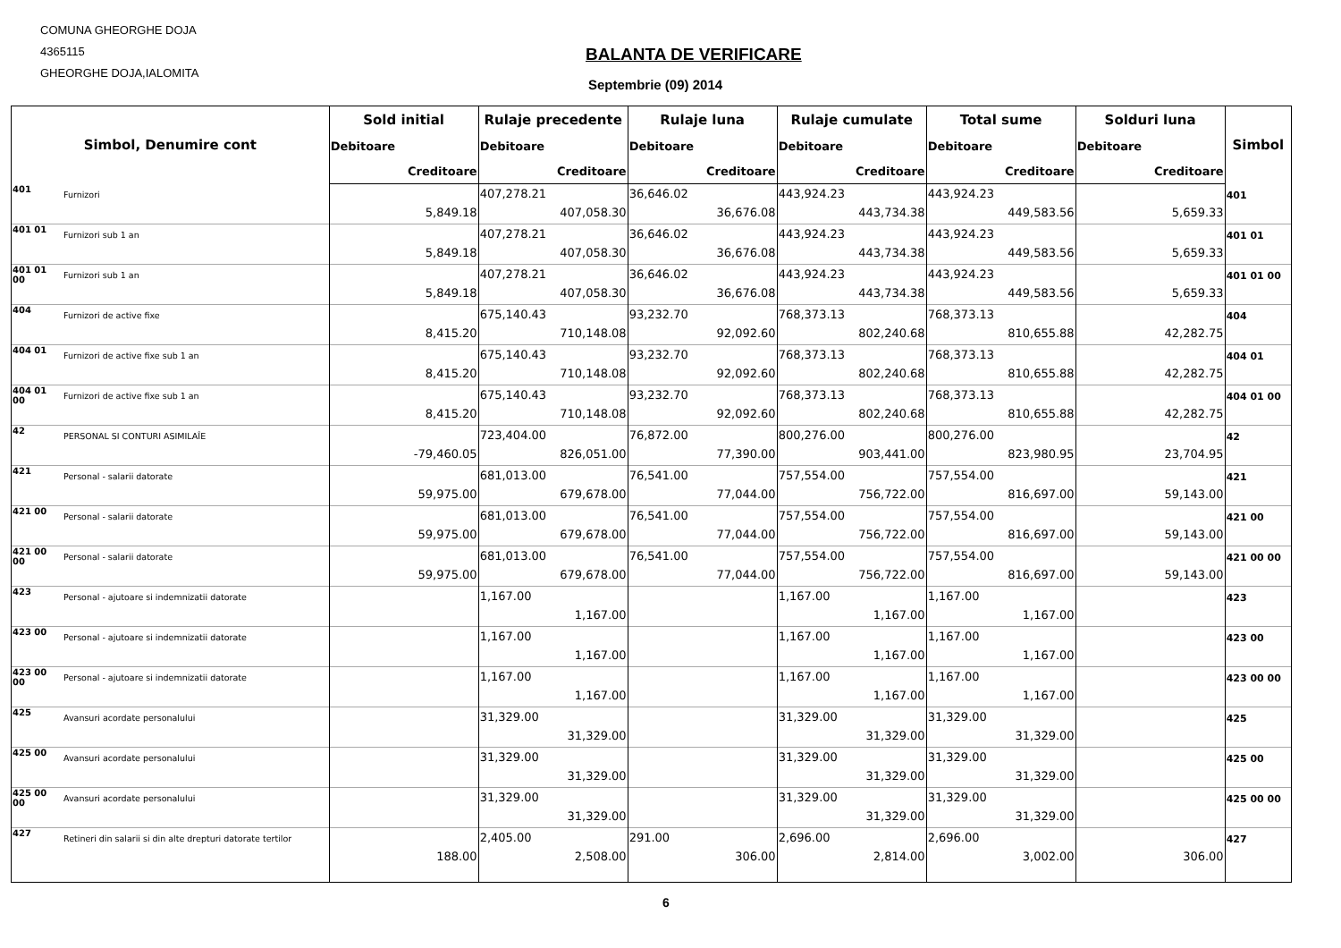COMUNA GHEORGHE DOJA
4365115
GHEORGHE DOJA,IALOMITA
BALANTA DE VERIFICARE
Septembrie (09) 2014
| Simbol, Denumire cont | | Sold initial | Rulaje precedente | Rulaje luna | Rulaje cumulate | Total sume | Solduri luna | Simbol |
| --- | --- | --- | --- | --- | --- | --- | --- | --- |
| | | Debitoare | Debitoare | Debitoare | Debitoare | Debitoare | Debitoare | |
| | | Creditoare | Creditoare | Creditoare | Creditoare | Creditoare | Creditoare | |
| 401 | Furnizori | 5,849.18 | 407,278.21 407,058.30 | 36,646.02 36,676.08 | 443,924.23 443,734.38 | 443,924.23 449,583.56 | 5,659.33 | 401 |
| 401 01 | Furnizori sub 1 an | 5,849.18 | 407,278.21 407,058.30 | 36,646.02 36,676.08 | 443,924.23 443,734.38 | 443,924.23 449,583.56 | 5,659.33 | 401 01 |
| 401 01 00 | Furnizori sub 1 an | 5,849.18 | 407,278.21 407,058.30 | 36,646.02 36,676.08 | 443,924.23 443,734.38 | 443,924.23 449,583.56 | 5,659.33 | 401 01 00 |
| 404 | Furnizori de active fixe | 8,415.20 | 675,140.43 710,148.08 | 93,232.70 92,092.60 | 768,373.13 802,240.68 | 768,373.13 810,655.88 | 42,282.75 | 404 |
| 404 01 | Furnizori de active fixe sub 1 an | 8,415.20 | 675,140.43 710,148.08 | 93,232.70 92,092.60 | 768,373.13 802,240.68 | 768,373.13 810,655.88 | 42,282.75 | 404 01 |
| 404 01 00 | Furnizori de active fixe sub 1 an | 8,415.20 | 675,140.43 710,148.08 | 93,232.70 92,092.60 | 768,373.13 802,240.68 | 768,373.13 810,655.88 | 42,282.75 | 404 01 00 |
| 42 | PERSONAL SI CONTURI ASIMILAÎE | -79,460.05 | 723,404.00 826,051.00 | 76,872.00 77,390.00 | 800,276.00 903,441.00 | 800,276.00 823,980.95 | 23,704.95 | 42 |
| 421 | Personal - salarii datorate | 59,975.00 | 681,013.00 679,678.00 | 76,541.00 77,044.00 | 757,554.00 756,722.00 | 757,554.00 816,697.00 | 59,143.00 | 421 |
| 421 00 | Personal - salarii datorate | 59,975.00 | 681,013.00 679,678.00 | 76,541.00 77,044.00 | 757,554.00 756,722.00 | 757,554.00 816,697.00 | 59,143.00 | 421 00 |
| 421 00 00 | Personal - salarii datorate | 59,975.00 | 681,013.00 679,678.00 | 76,541.00 77,044.00 | 757,554.00 756,722.00 | 757,554.00 816,697.00 | 59,143.00 | 421 00 00 |
| 423 | Personal - ajutoare si indemnizatii datorate | | 1,167.00 1,167.00 | | 1,167.00 1,167.00 | 1,167.00 1,167.00 | | 423 |
| 423 00 | Personal - ajutoare si indemnizatii datorate | | 1,167.00 1,167.00 | | 1,167.00 1,167.00 | 1,167.00 1,167.00 | | 423 00 |
| 423 00 00 | Personal - ajutoare si indemnizatii datorate | | 1,167.00 1,167.00 | | 1,167.00 1,167.00 | 1,167.00 1,167.00 | | 423 00 00 |
| 425 | Avansuri acordate personalului | | 31,329.00 31,329.00 | | 31,329.00 31,329.00 | 31,329.00 31,329.00 | | 425 |
| 425 00 | Avansuri acordate personalului | | 31,329.00 31,329.00 | | 31,329.00 31,329.00 | 31,329.00 31,329.00 | | 425 00 |
| 425 00 00 | Avansuri acordate personalului | | 31,329.00 31,329.00 | | 31,329.00 31,329.00 | 31,329.00 31,329.00 | | 425 00 00 |
| 427 | Retineri din salarii si din alte drepturi datorate tertilor | 188.00 | 2,405.00 2,508.00 | 291.00 306.00 | 2,696.00 2,814.00 | 2,696.00 3,002.00 | 306.00 | 427 |
6